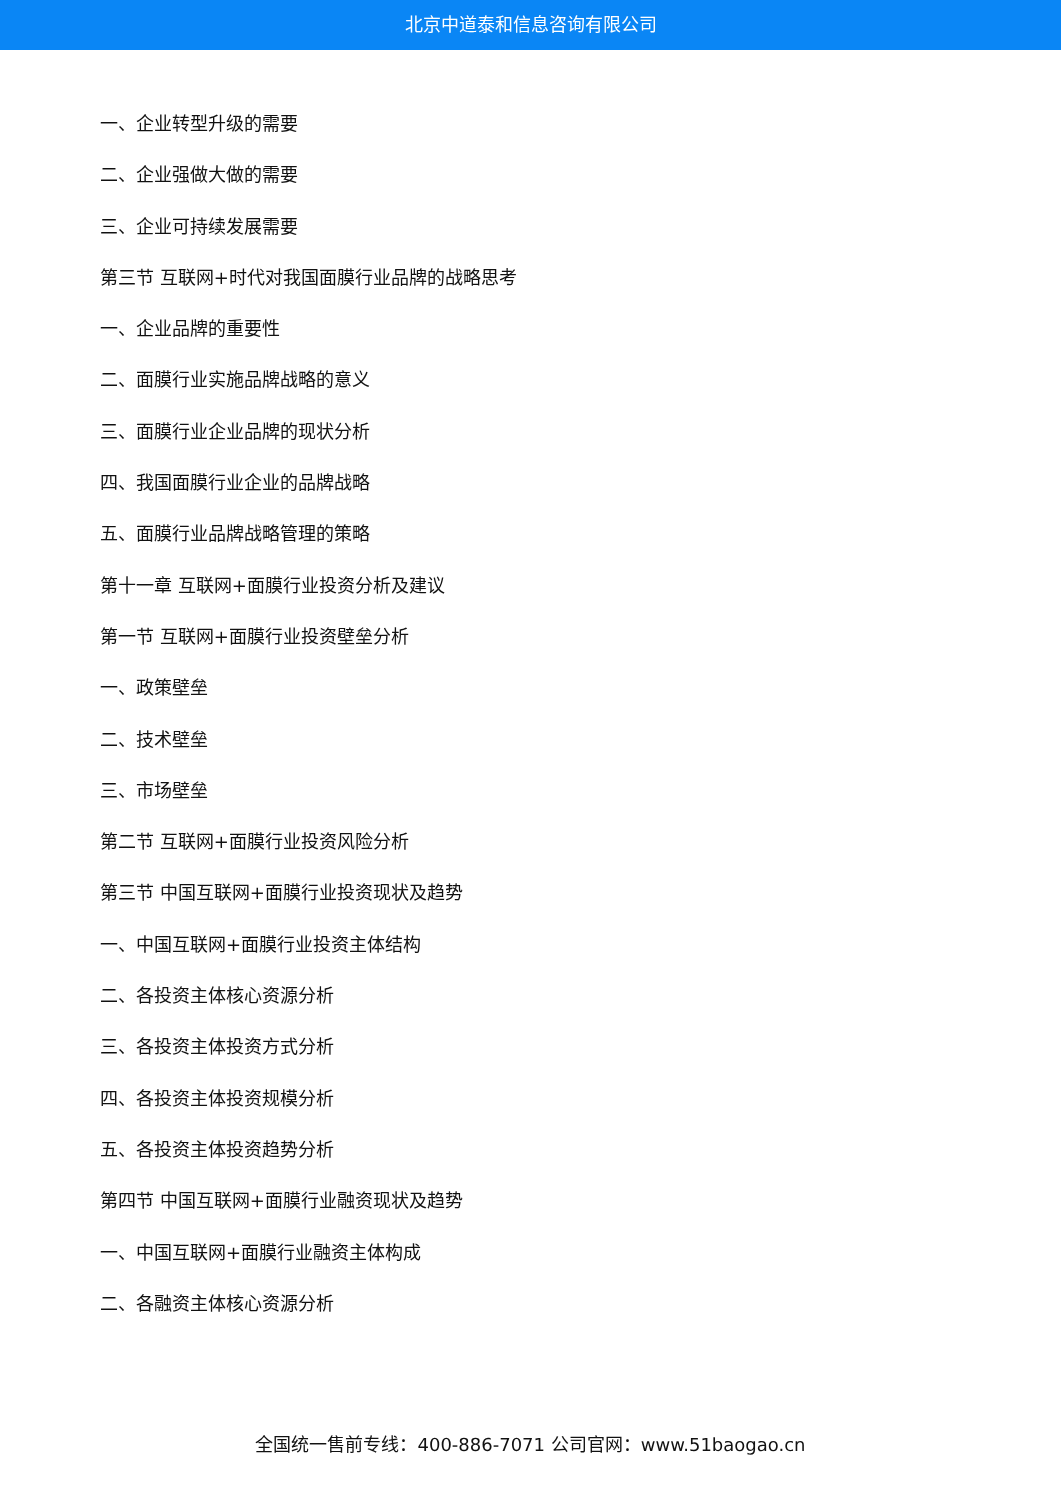北京中道泰和信息咨询有限公司
一、企业转型升级的需要
二、企业强做大做的需要
三、企业可持续发展需要
第三节 互联网+时代对我国面膜行业品牌的战略思考
一、企业品牌的重要性
二、面膜行业实施品牌战略的意义
三、面膜行业企业品牌的现状分析
四、我国面膜行业企业的品牌战略
五、面膜行业品牌战略管理的策略
第十一章 互联网+面膜行业投资分析及建议
第一节 互联网+面膜行业投资壁垒分析
一、政策壁垒
二、技术壁垒
三、市场壁垒
第二节 互联网+面膜行业投资风险分析
第三节 中国互联网+面膜行业投资现状及趋势
一、中国互联网+面膜行业投资主体结构
二、各投资主体核心资源分析
三、各投资主体投资方式分析
四、各投资主体投资规模分析
五、各投资主体投资趋势分析
第四节 中国互联网+面膜行业融资现状及趋势
一、中国互联网+面膜行业融资主体构成
二、各融资主体核心资源分析
全国统一售前专线：400-886-7071 公司官网：www.51baogao.cn